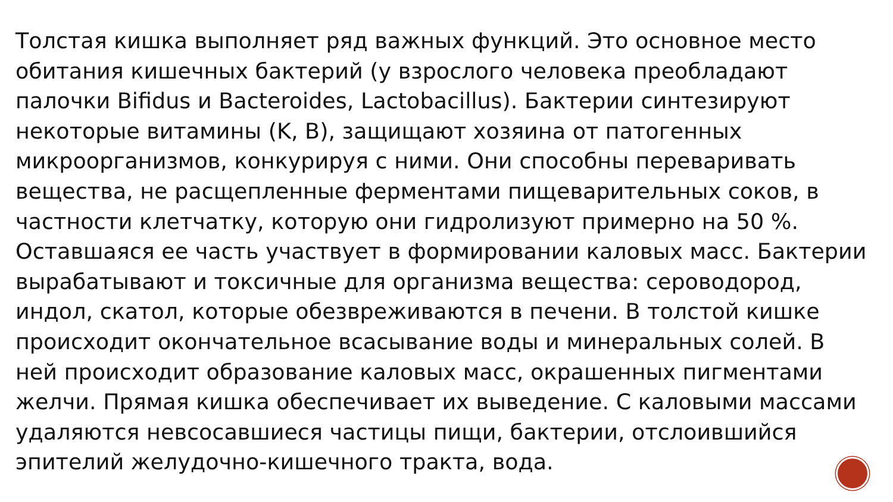Толстая кишка выполняет ряд важных функций. Это основное место обитания кишечных бактерий (у взрослого человека преобладают палочки Bifidus и Bacteroides, Lactobacillus). Бактерии синтезируют некоторые витамины (K, B), защищают хозяина от патогенных микроорганизмов, конкурируя с ними. Они способны переваривать вещества, не расщепленные ферментами пищеварительных соков, в частности клетчатку, которую они гидролизуют примерно на 50 %. Оставшаяся ее часть участвует в формировании каловых масс. Бактерии вырабатывают и токсичные для организма вещества: сероводород, индол, скатол, которые обезвреживаются в печени. В толстой кишке происходит окончательное всасывание воды и минеральных солей. В ней происходит образование каловых масс, окрашенных пигментами желчи. Прямая кишка обеспечивает их выведение. С каловыми массами удаляются невсосавшиеся частицы пищи, бактерии, отслоившийся эпителий желудочно-кишечного тракта, вода.